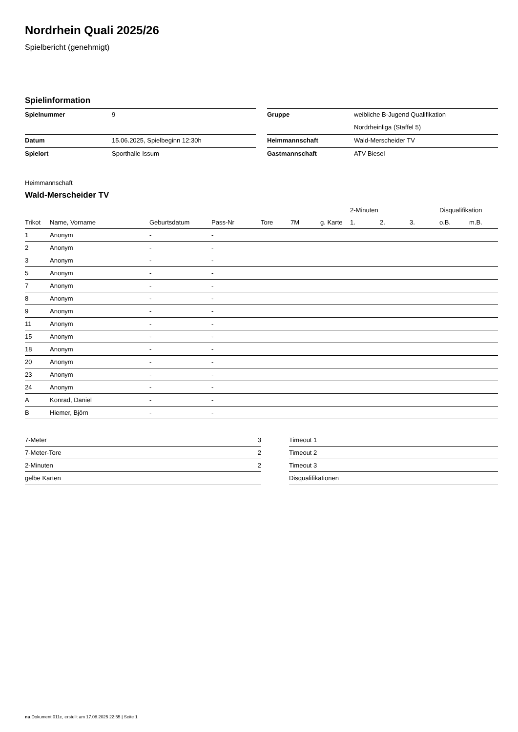Nordrhein Quali 2025/26
Spielbericht (genehmigt)
Spielinformation
| Spielnummer | 9 |
| Datum | 15.06.2025, Spielbeginn 12:30h |
| Spielort | Sporthalle Issum |
| Gruppe | weibliche B-Jugend Qualifikation |
| | Nordrheinliga (Staffel 5) |
| Heimmannschaft | Wald-Merscheider TV |
| Gastmannschaft | ATV Biesel |
Heimmannschaft
Wald-Merscheider TV
| | | | | | | | 2-Minuten | | | Disqualifikation | |
| --- | --- | --- | --- | --- | --- | --- | --- | --- | --- | --- | --- |
| Trikot | Name, Vorname | Geburtsdatum | Pass-Nr | Tore | 7M | g. Karte | 1. | 2. | 3. | o.B. | m.B. |
| 1 | Anonym | - | - | | | | | | | | |
| 2 | Anonym | - | - | | | | | | | | |
| 3 | Anonym | - | - | | | | | | | | |
| 5 | Anonym | - | - | | | | | | | | |
| 7 | Anonym | - | - | | | | | | | | |
| 8 | Anonym | - | - | | | | | | | | |
| 9 | Anonym | - | - | | | | | | | | |
| 11 | Anonym | - | - | | | | | | | | |
| 15 | Anonym | - | - | | | | | | | | |
| 18 | Anonym | - | - | | | | | | | | |
| 20 | Anonym | - | - | | | | | | | | |
| 23 | Anonym | - | - | | | | | | | | |
| 24 | Anonym | - | - | | | | | | | | |
| A | Konrad, Daniel | - | - | | | | | | | | |
| B | Hiemer, Björn | - | - | | | | | | | | |
| 7-Meter | 3 |
| 7-Meter-Tore | 2 |
| 2-Minuten | 2 |
| gelbe Karten | |
| Timeout 1 |
| Timeout 2 |
| Timeout 3 |
| Disqualifikationen |
nu.Dokument 011e, erstellt am 17.08.2025 22:55 | Seite 1